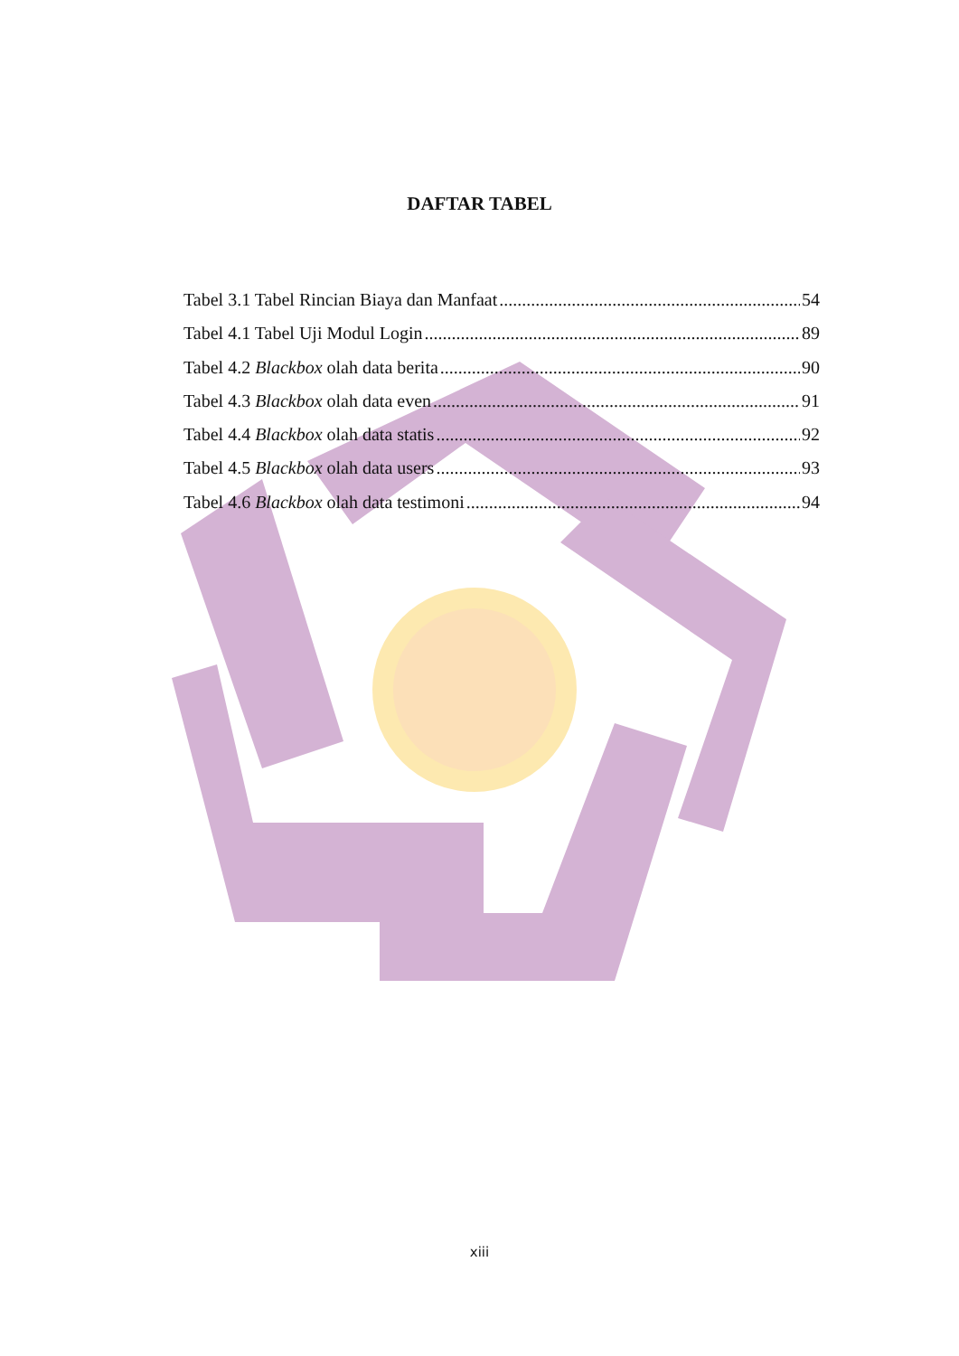DAFTAR TABEL
Tabel 3.1 Tabel Rincian Biaya dan Manfaat 54
Tabel 4.1 Tabel Uji Modul Login 89
Tabel 4.2 Blackbox olah data berita 90
Tabel 4.3 Blackbox olah data even 91
Tabel 4.4 Blackbox olah data statis 92
Tabel 4.5 Blackbox olah data users 93
Tabel 4.6 Blackbox olah data testimoni 94
xiii